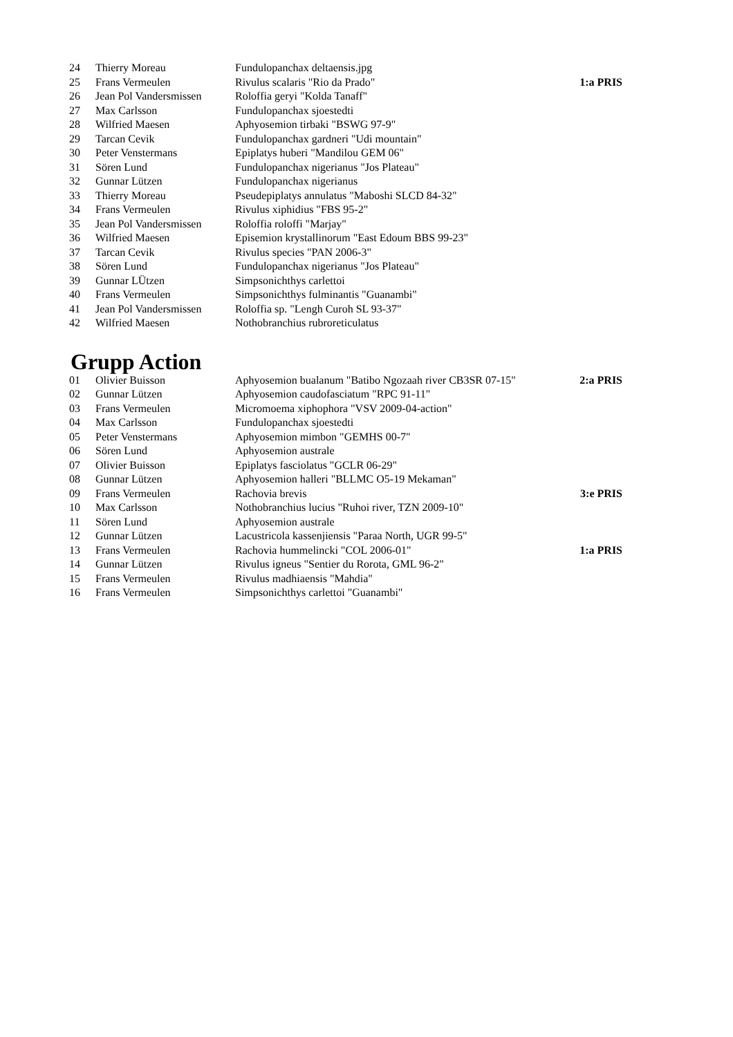| 24 | Thierry Moreau | Fundulopanchax deltaensis.jpg | |
| 25 | Frans Vermeulen | Rivulus scalaris "Rio da Prado" | 1:a PRIS |
| 26 | Jean Pol Vandersmissen | Roloffia geryi "Kolda Tanaff" | |
| 27 | Max Carlsson | Fundulopanchax sjoestedti | |
| 28 | Wilfried Maesen | Aphyosemion tirbaki "BSWG 97-9" | |
| 29 | Tarcan Cevik | Fundulopanchax gardneri "Udi mountain" | |
| 30 | Peter Venstermans | Epiplatys huberi "Mandilou GEM 06" | |
| 31 | Sören Lund | Fundulopanchax nigerianus "Jos Plateau" | |
| 32 | Gunnar Lützen | Fundulopanchax nigerianus | |
| 33 | Thierry Moreau | Pseudepiplatys annulatus "Maboshi SLCD 84-32" | |
| 34 | Frans Vermeulen | Rivulus xiphidius "FBS 95-2" | |
| 35 | Jean Pol Vandersmissen | Roloffia roloffi "Marjay" | |
| 36 | Wilfried Maesen | Episemion krystallinorum "East Edoum BBS 99-23" | |
| 37 | Tarcan Cevik | Rivulus species "PAN 2006-3" | |
| 38 | Sören Lund | Fundulopanchax nigerianus "Jos Plateau" | |
| 39 | Gunnar LÜtzen | Simpsonichthys carlettoi | |
| 40 | Frans Vermeulen | Simpsonichthys fulminantis "Guanambi" | |
| 41 | Jean Pol Vandersmissen | Roloffia sp. "Lengh Curoh SL 93-37" | |
| 42 | Wilfried Maesen | Nothobranchius rubroreticulatus | |
Grupp Action
| 01 | Olivier Buisson | Aphyosemion bualanum "Batibo Ngozaah river CB3SR 07-15" | 2:a PRIS |
| 02 | Gunnar Lützen | Aphyosemion caudofasciatum "RPC 91-11" | |
| 03 | Frans Vermeulen | Micromoema xiphophora "VSV 2009-04-action" | |
| 04 | Max Carlsson | Fundulopanchax sjoestedti | |
| 05 | Peter Venstermans | Aphyosemion mimbon "GEMHS 00-7" | |
| 06 | Sören Lund | Aphyosemion australe | |
| 07 | Olivier Buisson | Epiplatys fasciolatus "GCLR 06-29" | |
| 08 | Gunnar Lützen | Aphyosemion halleri "BLLMC O5-19 Mekaman" | |
| 09 | Frans Vermeulen | Rachovia brevis | 3:e PRIS |
| 10 | Max Carlsson | Nothobranchius lucius "Ruhoi river, TZN 2009-10" | |
| 11 | Sören Lund | Aphyosemion australe | |
| 12 | Gunnar Lützen | Lacustricola kassenjiensis "Paraa North, UGR 99-5" | |
| 13 | Frans Vermeulen | Rachovia hummelincki "COL 2006-01" | 1:a PRIS |
| 14 | Gunnar Lützen | Rivulus igneus "Sentier du Rorota, GML 96-2" | |
| 15 | Frans Vermeulen | Rivulus madhiaensis "Mahdia" | |
| 16 | Frans Vermeulen | Simpsonichthys carlettoi "Guanambi" | |